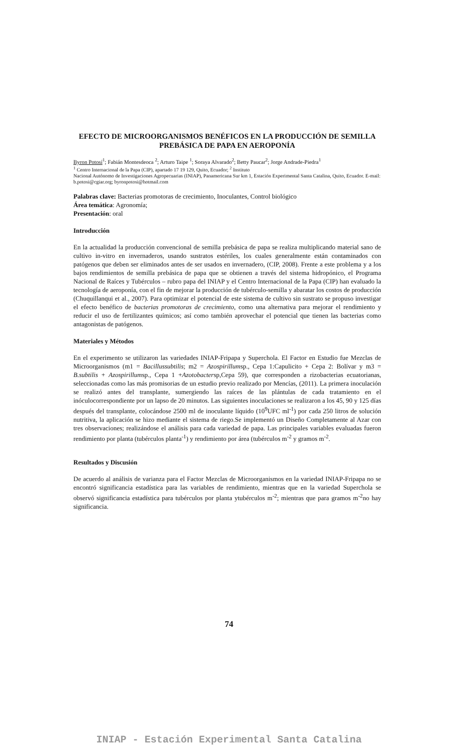EFECTO DE MICROORGANISMOS BENÉFICOS EN LA PRODUCCIÓN DE SEMILLA PREBÁSICA DE PAPA EN AEROPONÍA
Byron Potosí<sup>1</sup>; Fabián Montesdeoca <sup>2</sup>; Arturo Taipe <sup>1</sup>; Soraya Alvarado<sup>2</sup>; Betty Paucar<sup>2</sup>; Jorge Andrade-Piedra<sup>1</sup>
<sup>1</sup> Centro Internacional de la Papa (CIP), apartado 17 19 129, Quito, Ecuador; <sup>2</sup> Instituto
Nacional Autónomo de Investigaciones Agropecuarias (INIAP), Panamericana Sur km 1, Estación Experimental Santa Catalina, Quito, Ecuador. E-mail: b.potosi@cgiar.org; byronpotosi@hotmail.com
Palabras clave: Bacterias promotoras de crecimiento, Inoculantes, Control biológico
Área temática: Agronomía;
Presentación: oral
Introducción
En la actualidad la producción convencional de semilla prebásica de papa se realiza multiplicando material sano de cultivo in-vitro en invernaderos, usando sustratos estériles, los cuales generalmente están contaminados con patógenos que deben ser eliminados antes de ser usados en invernadero, (CIP, 2008). Frente a este problema y a los bajos rendimientos de semilla prebásica de papa que se obtienen a través del sistema hidropónico, el Programa Nacional de Raíces y Tubérculos – rubro papa del INIAP y el Centro Internacional de la Papa (CIP) han evaluado la tecnología de aeroponía, con el fin de mejorar la producción de tubérculo-semilla y abaratar los costos de producción (Chuquillanqui et al., 2007). Para optimizar el potencial de este sistema de cultivo sin sustrato se propuso investigar el efecto benéfico de bacterias promotoras de crecimiento, como una alternativa para mejorar el rendimiento y reducir el uso de fertilizantes químicos; así como también aprovechar el potencial que tienen las bacterias como antagonistas de patógenos.
Materiales y Métodos
En el experimento se utilizaron las variedades INIAP-Fripapa y Superchola. El Factor en Estudio fue Mezclas de Microorganismos (m1 = Bacillussubtilis; m2 = Azospirillumsp., Cepa 1:Capulicito + Cepa 2: Bolívar y m3 = B.subtilis + Azospirillumsp., Cepa 1 +Azotobactersp,Cepa 59), que corresponden a rizobacterias ecuatorianas, seleccionadas como las más promisorias de un estudio previo realizado por Mencías, (2011). La primera inoculación se realizó antes del transplante, sumergiendo las raíces de las plántulas de cada tratamiento en el inóculocorrespondiente por un lapso de 20 minutos. Las siguientes inoculaciones se realizaron a los 45, 90 y 125 días después del transplante, colocándose 2500 ml de inoculante líquido (10<sup>9</sup>UFC ml<sup>-1</sup>) por cada 250 litros de solución nutritiva, la aplicación se hizo mediante el sistema de riego.Se implementó un Diseño Completamente al Azar con tres observaciones; realizándose el análisis para cada variedad de papa. Las principales variables evaluadas fueron rendimiento por planta (tubérculos planta<sup>-1</sup>) y rendimiento por área (tubérculos m<sup>-2</sup> y gramos m<sup>-2</sup>.
Resultados y Discusión
De acuerdo al análisis de varianza para el Factor Mezclas de Microorganismos en la variedad INIAP-Fripapa no se encontró significancia estadística para las variables de rendimiento, mientras que en la variedad Superchola se observó significancia estadística para tubérculos por planta ytubérculos m<sup>-2</sup>; mientras que para gramos m<sup>-2</sup>no hay significancia.
74
INIAP - Estación Experimental Santa Catalina